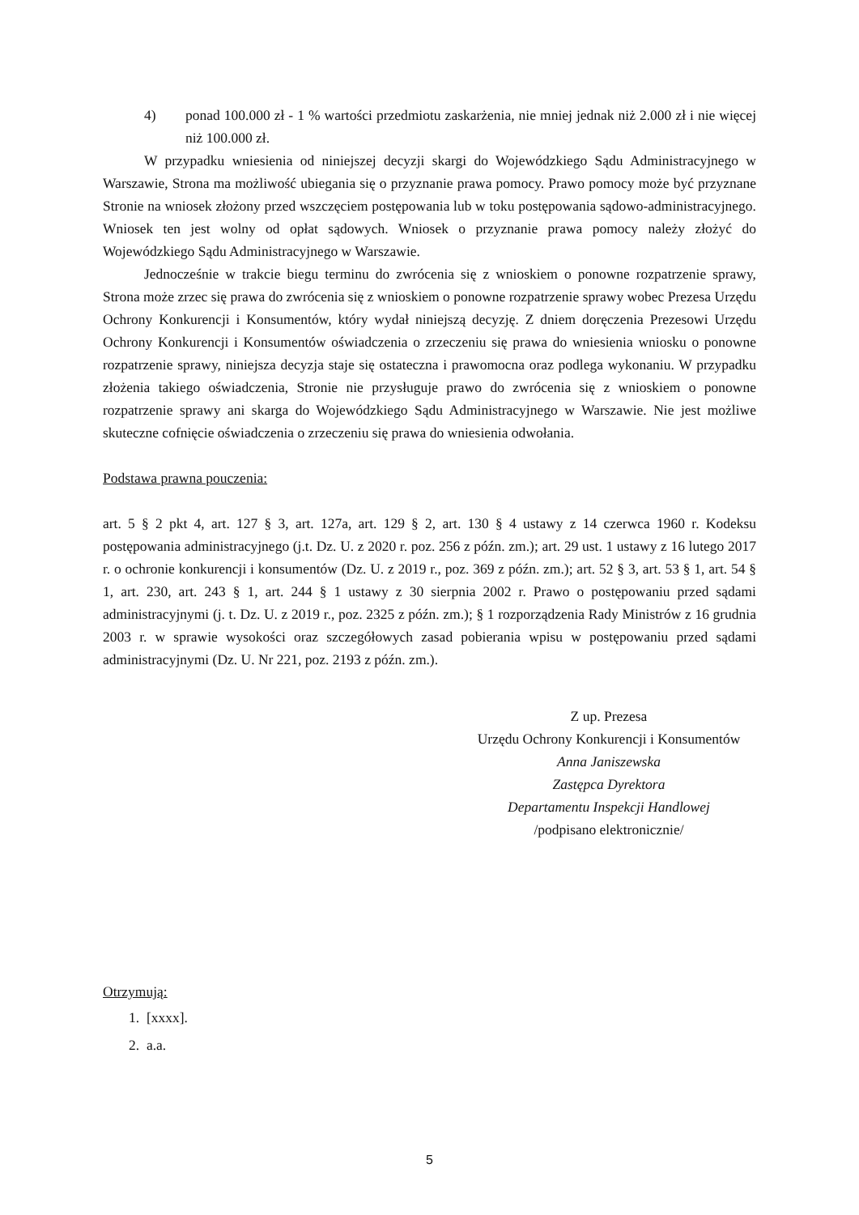4) ponad 100.000 zł - 1 % wartości przedmiotu zaskarżenia, nie mniej jednak niż 2.000 zł i nie więcej niż 100.000 zł.
W przypadku wniesienia od niniejszej decyzji skargi do Wojewódzkiego Sądu Administracyjnego w Warszawie, Strona ma możliwość ubiegania się o przyznanie prawa pomocy. Prawo pomocy może być przyznane Stronie na wniosek złożony przed wszczęciem postępowania lub w toku postępowania sądowo-administracyjnego. Wniosek ten jest wolny od opłat sądowych. Wniosek o przyznanie prawa pomocy należy złożyć do Wojewódzkiego Sądu Administracyjnego w Warszawie.
Jednocześnie w trakcie biegu terminu do zwrócenia się z wnioskiem o ponowne rozpatrzenie sprawy, Strona może zrzec się prawa do zwrócenia się z wnioskiem o ponowne rozpatrzenie sprawy wobec Prezesa Urzędu Ochrony Konkurencji i Konsumentów, który wydał niniejszą decyzję. Z dniem doręczenia Prezesowi Urzędu Ochrony Konkurencji i Konsumentów oświadczenia o zrzeczeniu się prawa do wniesienia wniosku o ponowne rozpatrzenie sprawy, niniejsza decyzja staje się ostateczna i prawomocna oraz podlega wykonaniu. W przypadku złożenia takiego oświadczenia, Stronie nie przysługuje prawo do zwrócenia się z wnioskiem o ponowne rozpatrzenie sprawy ani skarga do Wojewódzkiego Sądu Administracyjnego w Warszawie. Nie jest możliwe skuteczne cofnięcie oświadczenia o zrzeczeniu się prawa do wniesienia odwołania.
Podstawa prawna pouczenia:
art. 5 § 2 pkt 4, art. 127 § 3, art. 127a, art. 129 § 2, art. 130 § 4 ustawy z 14 czerwca 1960 r. Kodeksu postępowania administracyjnego (j.t. Dz. U. z 2020 r. poz. 256 z późn. zm.); art. 29 ust. 1 ustawy z 16 lutego 2017 r. o ochronie konkurencji i konsumentów (Dz. U. z 2019 r., poz. 369 z późn. zm.); art. 52 § 3, art. 53 § 1, art. 54 § 1, art. 230, art. 243 § 1, art. 244 § 1 ustawy z 30 sierpnia 2002 r. Prawo o postępowaniu przed sądami administracyjnymi (j. t. Dz. U. z 2019 r., poz. 2325 z późn. zm.); § 1 rozporządzenia Rady Ministrów z 16 grudnia 2003 r. w sprawie wysokości oraz szczegółowych zasad pobierania wpisu w postępowaniu przed sądami administracyjnymi (Dz. U. Nr 221, poz. 2193 z późn. zm.).
Z up. Prezesa
Urzędu Ochrony Konkurencji i Konsumentów
Anna Janiszewska
Zastępca Dyrektora
Departamentu Inspekcji Handlowej
/podpisano elektronicznie/
Otrzymują:
1. [xxxx].
2. a.a.
5